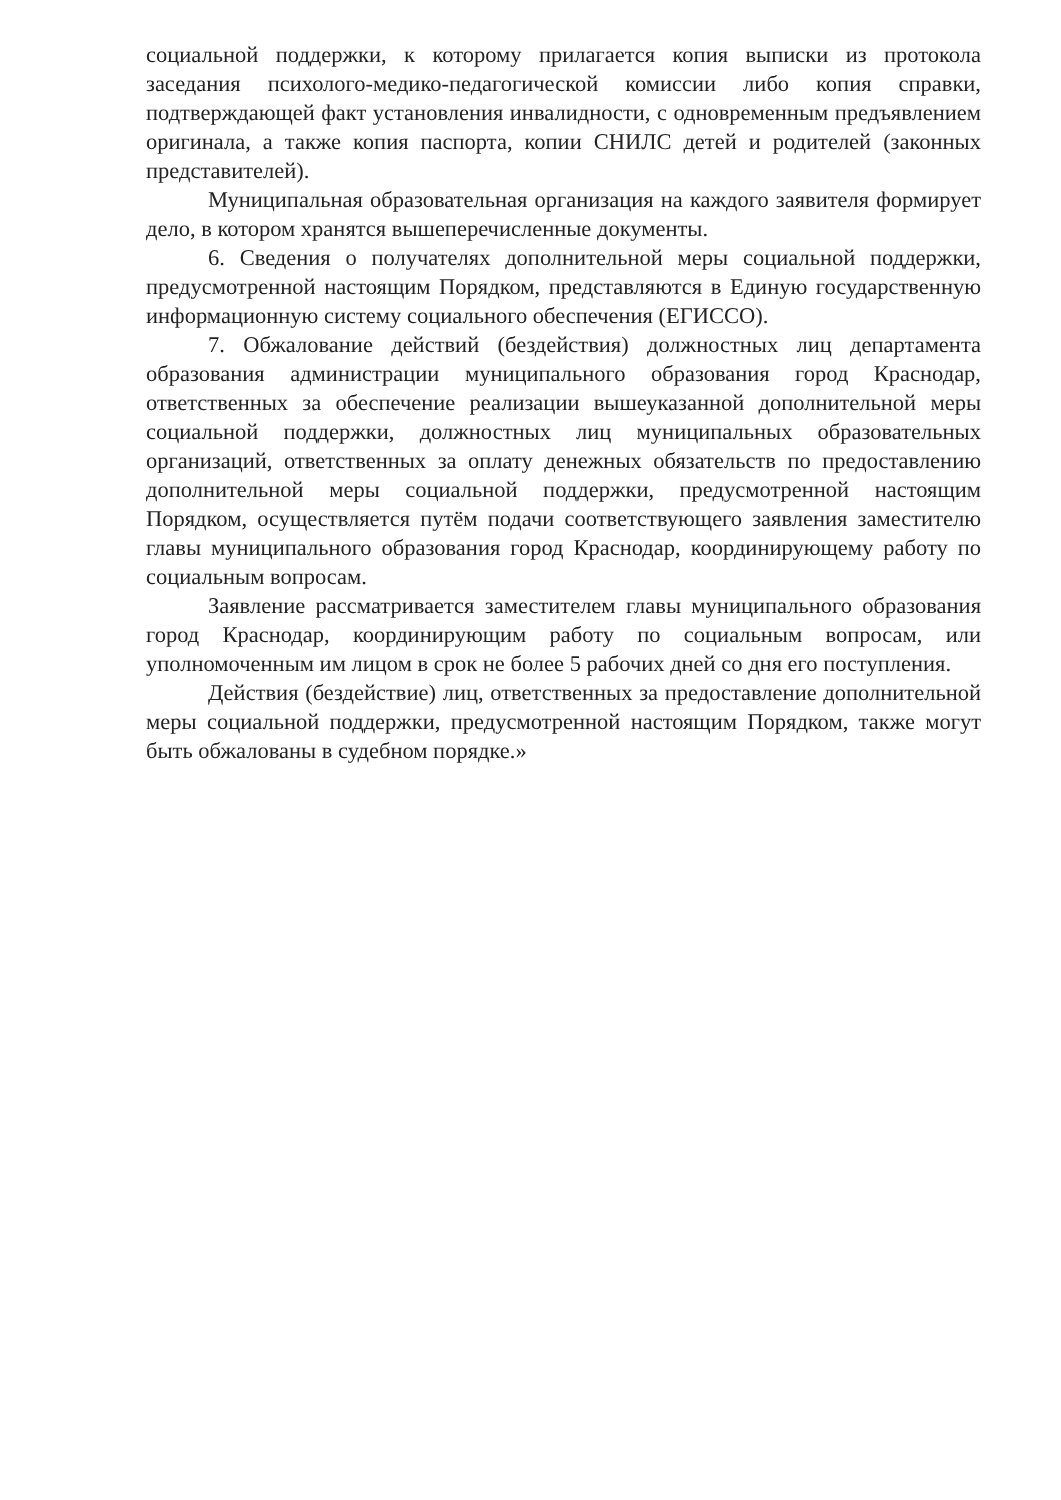социальной поддержки, к которому прилагается копия выписки из протокола заседания психолого-медико-педагогической комиссии либо копия справки, подтверждающей факт установления инвалидности, с одновременным предъявлением оригинала, а также копия паспорта, копии СНИЛС детей и родителей (законных представителей).
Муниципальная образовательная организация на каждого заявителя формирует дело, в котором хранятся вышеперечисленные документы.
6. Сведения о получателях дополнительной меры социальной поддержки, предусмотренной настоящим Порядком, представляются в Единую государственную информационную систему социального обеспечения (ЕГИССО).
7. Обжалование действий (бездействия) должностных лиц департамента образования администрации муниципального образования город Краснодар, ответственных за обеспечение реализации вышеуказанной дополнительной меры социальной поддержки, должностных лиц муниципальных образовательных организаций, ответственных за оплату денежных обязательств по предоставлению дополнительной меры социальной поддержки, предусмотренной настоящим Порядком, осуществляется путём подачи соответствующего заявления заместителю главы муниципального образования город Краснодар, координирующему работу по социальным вопросам.
Заявление рассматривается заместителем главы муниципального образования город Краснодар, координирующим работу по социальным вопросам, или уполномоченным им лицом в срок не более 5 рабочих дней со дня его поступления.
Действия (бездействие) лиц, ответственных за предоставление дополнительной меры социальной поддержки, предусмотренной настоящим Порядком, также могут быть обжалованы в судебном порядке.»